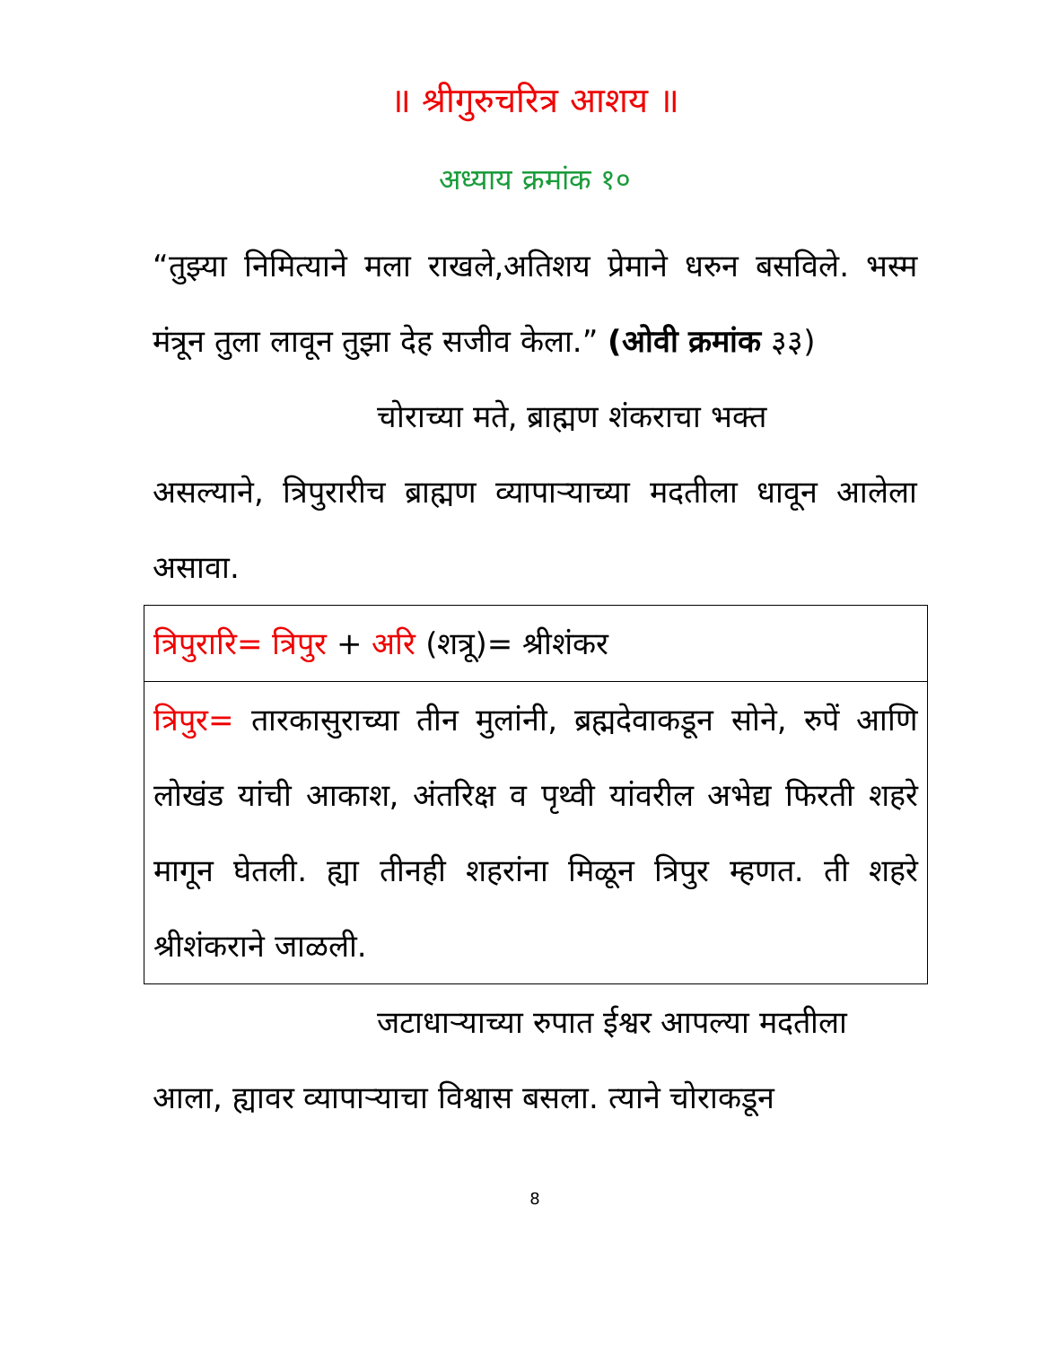॥ श्रीगुरुचरित्र आशय ॥
अध्याय क्रमांक १०
“तुझ्या निमित्याने मला राखले,अतिशय प्रेमाने धरुन बसविले. भस्म मंत्रून तुला लावून तुझा देह सजीव केला.” (ओवी क्रमांक ३३)
चोराच्या मते, ब्राह्मण शंकराचा भक्त
असल्याने, त्रिपुरारीच ब्राह्मण व्यापाऱ्याच्या मदतीला धावून आलेला असावा.
| त्रिपुरारि= त्रिपुर + अरि (शत्रू)= श्रीशंकर |
| त्रिपुर= तारकासुराच्या तीन मुलांनी, ब्रह्मदेवाकडून सोने, रुपें आणि लोखंड यांची आकाश, अंतरिक्ष व पृथ्वी यांवरील अभेद्य फिरती शहरे मागून घेतली. ह्या तीनही शहरांना मिळून त्रिपुर म्हणत. ती शहरे श्रीशंकराने जाळली. |
जटाधाऱ्याच्या रुपात ईश्वर आपल्या मदतीला
आला, ह्यावर व्यापाऱ्याचा विश्वास बसला. त्याने चोराकडून
8